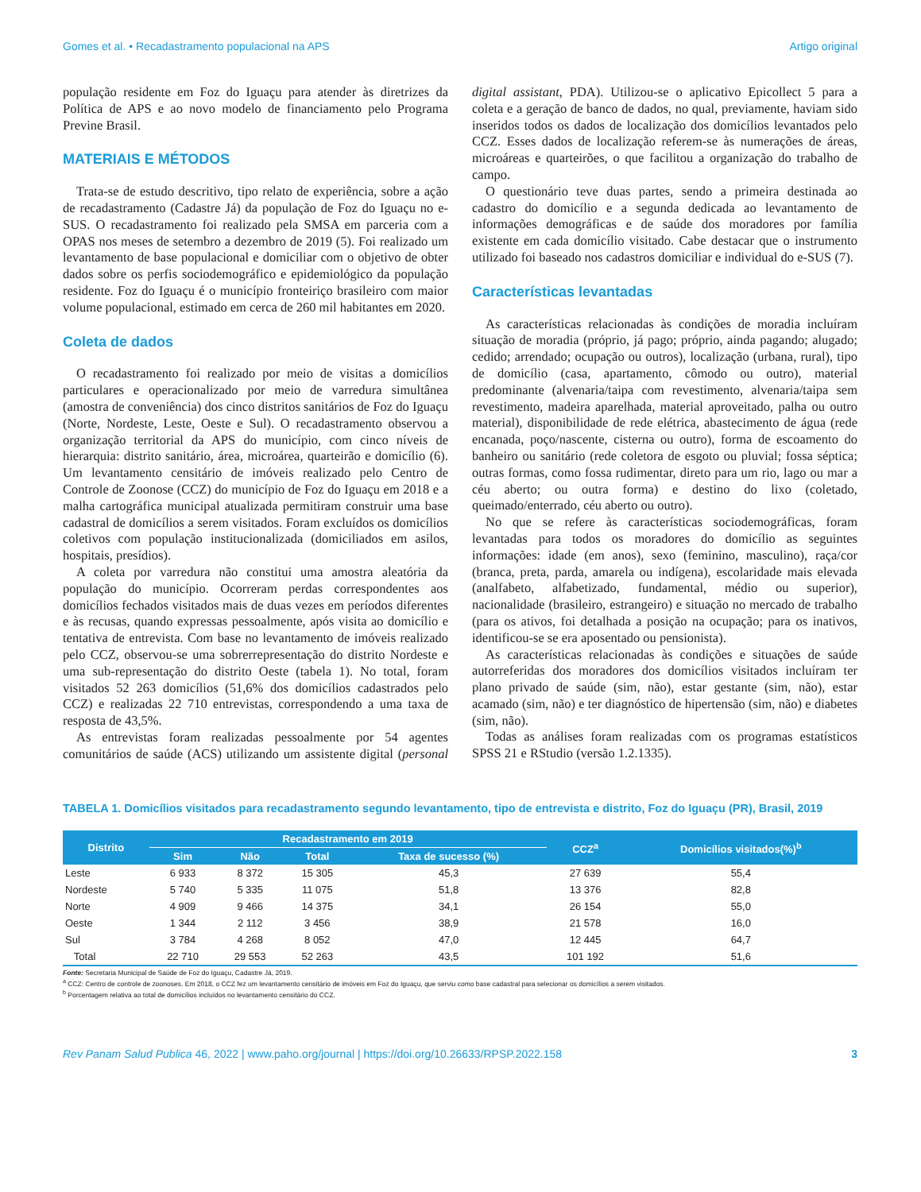Gomes et al. • Recadastramento populacional na APS Artigo original
população residente em Foz do Iguaçu para atender às diretrizes da Política de APS e ao novo modelo de financiamento pelo Programa Previne Brasil.
MATERIAIS E MÉTODOS
Trata-se de estudo descritivo, tipo relato de experiência, sobre a ação de recadastramento (Cadastre Já) da população de Foz do Iguaçu no e-SUS. O recadastramento foi realizado pela SMSA em parceria com a OPAS nos meses de setembro a dezembro de 2019 (5). Foi realizado um levantamento de base populacional e domiciliar com o objetivo de obter dados sobre os perfis sociodemográfico e epidemiológico da população residente. Foz do Iguaçu é o município fronteiriço brasileiro com maior volume populacional, estimado em cerca de 260 mil habitantes em 2020.
Coleta de dados
O recadastramento foi realizado por meio de visitas a domicílios particulares e operacionalizado por meio de varredura simultânea (amostra de conveniência) dos cinco distritos sanitários de Foz do Iguaçu (Norte, Nordeste, Leste, Oeste e Sul). O recadastramento observou a organização territorial da APS do município, com cinco níveis de hierarquia: distrito sanitário, área, microárea, quarteirão e domicílio (6). Um levantamento censitário de imóveis realizado pelo Centro de Controle de Zoonose (CCZ) do município de Foz do Iguaçu em 2018 e a malha cartográfica municipal atualizada permitiram construir uma base cadastral de domicílios a serem visitados. Foram excluídos os domicílios coletivos com população institucionalizada (domiciliados em asilos, hospitais, presídios).
A coleta por varredura não constitui uma amostra aleatória da população do município. Ocorreram perdas correspondentes aos domicílios fechados visitados mais de duas vezes em períodos diferentes e às recusas, quando expressas pessoalmente, após visita ao domicílio e tentativa de entrevista. Com base no levantamento de imóveis realizado pelo CCZ, observou-se uma sobrerrepresentação do distrito Nordeste e uma sub-representação do distrito Oeste (tabela 1). No total, foram visitados 52 263 domicílios (51,6% dos domicílios cadastrados pelo CCZ) e realizadas 22 710 entrevistas, correspondendo a uma taxa de resposta de 43,5%.
As entrevistas foram realizadas pessoalmente por 54 agentes comunitários de saúde (ACS) utilizando um assistente digital (personal digital assistant, PDA). Utilizou-se o aplicativo Epicollect 5 para a coleta e a geração de banco de dados, no qual, previamente, haviam sido inseridos todos os dados de localização dos domicílios levantados pelo CCZ. Esses dados de localização referem-se às numerações de áreas, microáreas e quarteirões, o que facilitou a organização do trabalho de campo.
O questionário teve duas partes, sendo a primeira destinada ao cadastro do domicílio e a segunda dedicada ao levantamento de informações demográficas e de saúde dos moradores por família existente em cada domicílio visitado. Cabe destacar que o instrumento utilizado foi baseado nos cadastros domiciliar e individual do e-SUS (7).
Características levantadas
As características relacionadas às condições de moradia incluíram situação de moradia (próprio, já pago; próprio, ainda pagando; alugado; cedido; arrendado; ocupação ou outros), localização (urbana, rural), tipo de domicílio (casa, apartamento, cômodo ou outro), material predominante (alvenaria/taipa com revestimento, alvenaria/taipa sem revestimento, madeira aparelhada, material aproveitado, palha ou outro material), disponibilidade de rede elétrica, abastecimento de água (rede encanada, poço/nascente, cisterna ou outro), forma de escoamento do banheiro ou sanitário (rede coletora de esgoto ou pluvial; fossa séptica; outras formas, como fossa rudimentar, direto para um rio, lago ou mar a céu aberto; ou outra forma) e destino do lixo (coletado, queimado/enterrado, céu aberto ou outro).
No que se refere às características sociodemográficas, foram levantadas para todos os moradores do domicílio as seguintes informações: idade (em anos), sexo (feminino, masculino), raça/cor (branca, preta, parda, amarela ou indígena), escolaridade mais elevada (analfabeto, alfabetizado, fundamental, médio ou superior), nacionalidade (brasileiro, estrangeiro) e situação no mercado de trabalho (para os ativos, foi detalhada a posição na ocupação; para os inativos, identificou-se se era aposentado ou pensionista).
As características relacionadas às condições e situações de saúde autorreferidas dos moradores dos domicílios visitados incluíram ter plano privado de saúde (sim, não), estar gestante (sim, não), estar acamado (sim, não) e ter diagnóstico de hipertensão (sim, não) e diabetes (sim, não).
Todas as análises foram realizadas com os programas estatísticos SPSS 21 e RStudio (versão 1.2.1335).
TABELA 1. Domicílios visitados para recadastramento segundo levantamento, tipo de entrevista e distrito, Foz do Iguaçu (PR), Brasil, 2019
| Distrito | Recadastramento em 2019 | | | | CCZ<sup>a</sup> | Domicílios visitados(%)<sup>b</sup> |
| --- | --- | --- | --- | --- | --- | --- |
| | Sim | Não | Total | Taxa de sucesso (%) | | |
| Leste | 6 933 | 8 372 | 15 305 | 45,3 | 27 639 | 55,4 |
| Nordeste | 5 740 | 5 335 | 11 075 | 51,8 | 13 376 | 82,8 |
| Norte | 4 909 | 9 466 | 14 375 | 34,1 | 26 154 | 55,0 |
| Oeste | 1 344 | 2 112 | 3 456 | 38,9 | 21 578 | 16,0 |
| Sul | 3 784 | 4 268 | 8 052 | 47,0 | 12 445 | 64,7 |
| Total | 22 710 | 29 553 | 52 263 | 43,5 | 101 192 | 51,6 |
Fonte: Secretaria Municipal de Saúde de Foz do Iguaçu, Cadastre Já, 2019.
<sup>a</sup> CCZ: Centro de controle de zoonoses. Em 2018, o CCZ fez um levantamento censitário de imóveis em Foz do Iguaçu, que serviu como base cadastral para selecionar os domicílios a serem visitados.
<sup>b</sup> Porcentagem relativa ao total de domicílios incluídos no levantamento censitário do CCZ.
Rev Panam Salud Publica 46, 2022 | www.paho.org/journal | https://doi.org/10.26633/RPSP.2022.158 3